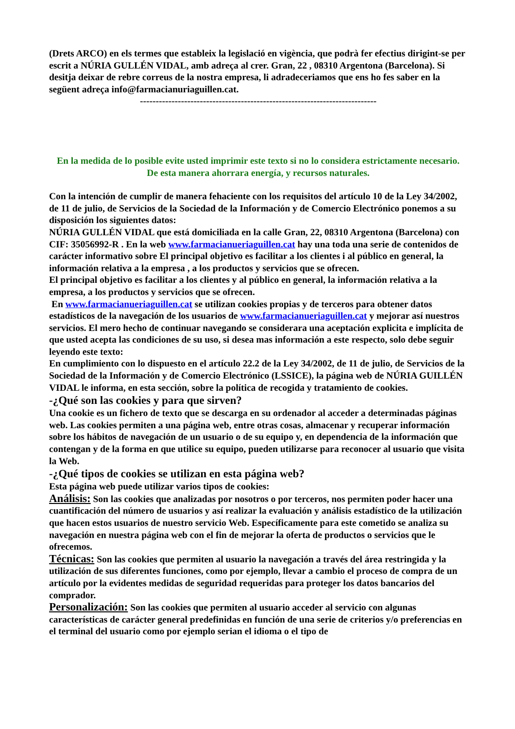(Drets ARCO) en els termes que estableix la legislació en vigència, que podrà fer efectius dirigint-se per escrit a NÚRIA GULLÉN VIDAL, amb adreça al crer. Gran, 22 , 08310 Argentona (Barcelona). Si desitja deixar de rebre correus de la nostra empresa, li adradeceriamos que ens ho fes saber en la següent adreça info@farmacianuriaguillen.cat.
---------------------------------------------------------------------------
En la medida de lo posible evite usted imprimir este texto si no lo considera estrictamente necesario.
De esta manera ahorrara energía, y recursos naturales.
Con la intención de cumplir de manera fehaciente con los requisitos del artículo 10 de la Ley 34/2002, de 11 de julio, de Servicios de la Sociedad de la Información y de Comercio Electrónico ponemos a su disposición los siguientes datos:
NÚRIA GULLÉN VIDAL que está domiciliada en la calle Gran, 22, 08310 Argentona (Barcelona) con CIF: 35056992-R . En la web www.farmacianueriaguillen.cat hay una toda una serie de contenidos de carácter informativo sobre El principal objetivo es facilitar a los clientes i al público en general, la información relativa a la empresa , a los productos y servicios que se ofrecen.
El principal objetivo es facilitar a los clientes y al público en general, la información relativa a la empresa, a los productos y servicios que se ofrecen.
En www.farmacianueriaguillen.cat se utilizan cookies propias y de terceros para obtener datos estadísticos de la navegación de los usuarios de www.farmacianueriaguillen.cat y mejorar así nuestros servicios. El mero hecho de continuar navegando se considerara una aceptación explicita e implícita de que usted acepta las condiciones de su uso, si desea mas información a este respecto, solo debe seguir leyendo este texto:
En cumplimiento con lo dispuesto en el artículo 22.2 de la Ley 34/2002, de 11 de julio, de Servicios de la Sociedad de la Información y de Comercio Electrónico (LSSICE), la página web de NÚRIA GUILLÉN VIDAL le informa, en esta sección, sobre la política de recogida y tratamiento de cookies.
-¿Qué son las cookies y para que sirven?
Una cookie es un fichero de texto que se descarga en su ordenador al acceder a determinadas páginas web. Las cookies permiten a una página web, entre otras cosas, almacenar y recuperar información sobre los hábitos de navegación de un usuario o de su equipo y, en dependencia de la información que contengan y de la forma en que utilice su equipo, pueden utilizarse para reconocer al usuario que visita la Web.
-¿Qué tipos de cookies se utilizan en esta página web?
Esta página web puede utilizar varios tipos de cookies:
Análisis: Son las cookies que analizadas por nosotros o por terceros, nos permiten poder hacer una cuantificación del número de usuarios y así realizar la evaluación y análisis estadístico de la utilización que hacen estos usuarios de nuestro servicio Web. Específicamente para este cometido se analiza su navegación en nuestra página web con el fin de mejorar la oferta de productos o servicios que le ofrecemos.
Técnicas: Son las cookies que permiten al usuario la navegación a través del área restringida y la utilización de sus diferentes funciones, como por ejemplo, llevar a cambio el proceso de compra de un artículo por la evidentes medidas de seguridad requeridas para proteger los datos bancarios del comprador.
Personalización: Son las cookies que permiten al usuario acceder al servicio con algunas características de carácter general predefinidas en función de una serie de criterios y/o preferencias en el terminal del usuario como por ejemplo serian el idioma o el tipo de